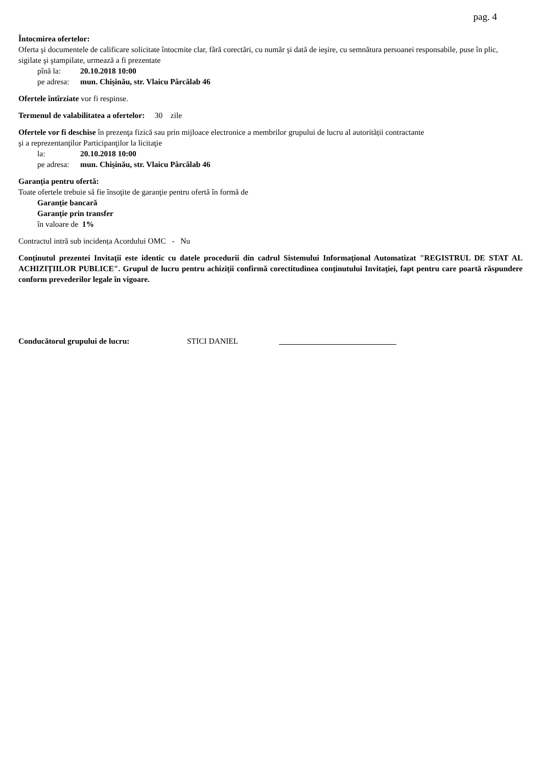pag. 4
Întocmirea ofertelor:
Oferta şi documentele de calificare solicitate întocmite clar, fără corectări, cu număr şi dată de ieşire, cu semnătura persoanei responsabile, puse în plic, sigilate şi ştampilate, urmează a fi prezentate
pînă la: 20.10.2018 10:00
pe adresa: mun. Chişinău, str. Vlaicu Pârcălab 46
Ofertele întîrziate vor fi respinse.
Termenul de valabilitatea a ofertelor: 30 zile
Ofertele vor fi deschise în prezenţa fizică sau prin mijloace electronice a membrilor grupului de lucru al autorității contractante
şi a reprezentanţilor Participanţilor la licitaţie
la: 20.10.2018 10:00
pe adresa: mun. Chişinău, str. Vlaicu Pârcălab 46
Garanţia pentru ofertă:
Toate ofertele trebuie să fie însoţite de garanţie pentru ofertă în formă de
Garanţie bancară
Garanţie prin transfer
în valoare de 1%
Contractul intră sub incidența Acordului OMC - Nu
Conţinutul prezentei Invitaţii este identic cu datele procedurii din cadrul Sistemului Informaţional Automatizat "REGISTRUL DE STAT AL ACHIZIȚIILOR PUBLICE". Grupul de lucru pentru achiziţii confirmă corectitudinea conţinutului Invitaţiei, fapt pentru care poartă răspundere conform prevederilor legale în vigoare.
Conducătorul grupului de lucru: STICI DANIEL